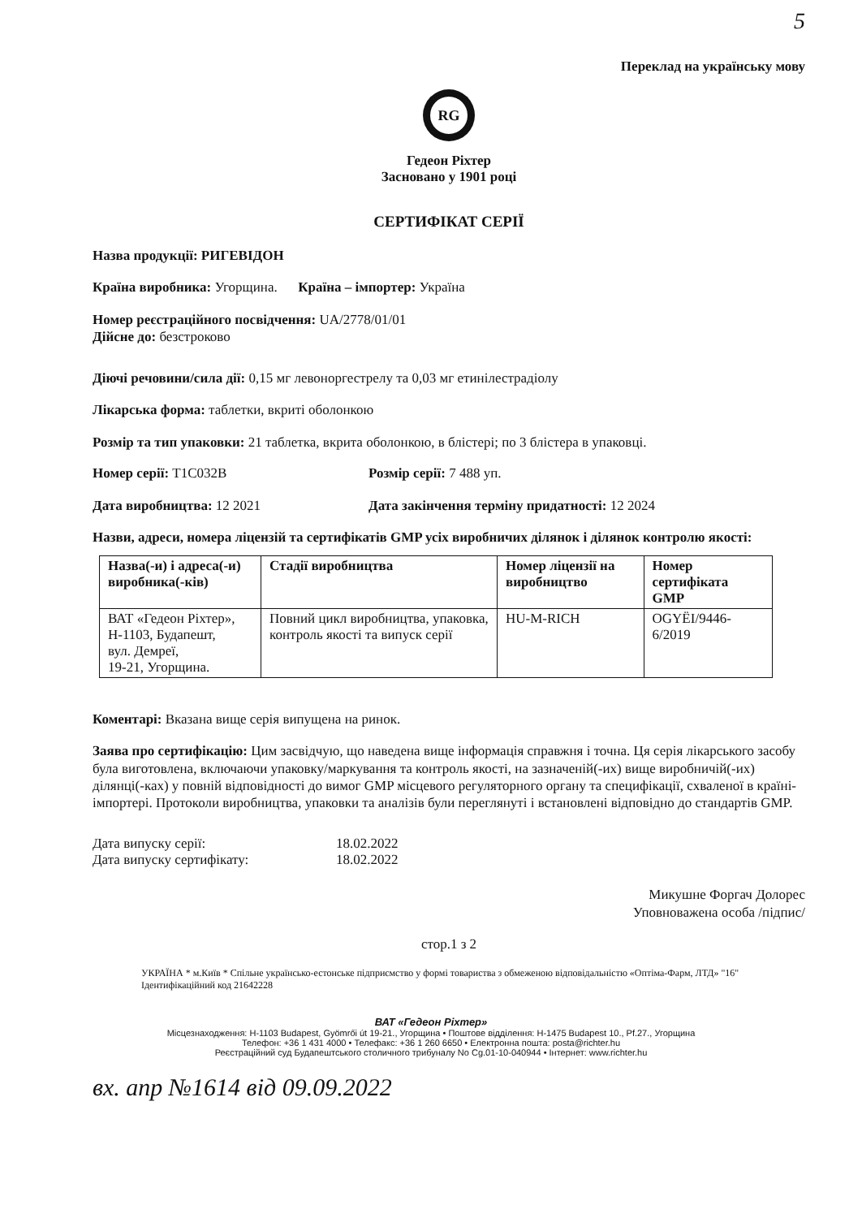5
Переклад на українську мову
RG
Гедеон Ріхтер
Засновано у 1901 році
СЕРТИФІКАТ СЕРІЇ
Назва продукції: РИГЕВІДОН
Країна виробника: Угорщина. Країна – імпортер: Україна
Номер реєстраційного посвідчення: UA/2778/01/01
Дійсне до: безстроково
Діючі речовини/сила дії: 0,15 мг левоноргестрелу та 0,03 мг етинілестрадіолу
Лікарська форма: таблетки, вкриті оболонкою
Розмір та тип упаковки: 21 таблетка, вкрита оболонкою, в блістері; по 3 блістера в упаковці.
Номер серії: T1C032B Розмір серії: 7 488 уп.
Дата виробництва: 12 2021 Дата закінчення терміну придатності: 12 2024
Назви, адреси, номера ліцензій та сертифікатів GMP усіх виробничих ділянок і ділянок контролю якості:
| Назва(-и) і адреса(-и) виробника(-ків) | Стадії виробництва | Номер ліцензії на виробництво | Номер сертифіката GMP |
| --- | --- | --- | --- |
| ВАТ «Гедеон Ріхтер», H-1103, Будапешт, вул. Демреї, 19-21, Угорщина. | Повний цикл виробництва, упаковка, контроль якості та випуск серії | HU-M-RICH | OGYËI/9446-6/2019 |
Коментарі: Вказана вище серія випущена на ринок.
Заява про сертифікацію: Цим засвідчую, що наведена вище інформація справжня і точна. Ця серія лікарського засобу була виготовлена, включаючи упаковку/маркування та контроль якості, на зазначеній(-их) вище виробничій(-их) ділянці(-ках) у повній відповідності до вимог GMP місцевого регуляторного органу та специфікації, схваленої в країні-імпортері. Протоколи виробництва, упаковки та аналізів були переглянуті і встановлені відповідно до стандартів GMP.
Дата випуску серії: 18.02.2022
Дата випуску сертифікату: 18.02.2022
Микушне Форгач Долорес
Уповноважена особа /підпис/
стор.1 з 2
УКРАЇНА * м.Київ * Спільне українсько-естонське підприємство у формі товариства з обмеженою відповідальністю «Оптіма-Фарм, ЛТД» "16" Ідентифікаційний код 21642228
ВАТ «Гедеон Ріхтер»
Місцезнаходження: H-1103 Budapest, Gyömrői út 19-21., Угорщина • Поштове відділення: H-1475 Budapest 10., Pf.27., Угорщина
Телефон: +36 1 431 4000 • Телефакс: +36 1 260 6650 • Електронна пошта: posta@richter.hu
Реєстраційний суд Будапештського столичного трибуналу No Cg.01-10-040944 • Інтернет: www.richter.hu
вх. апр №1614 від 09.09.2022